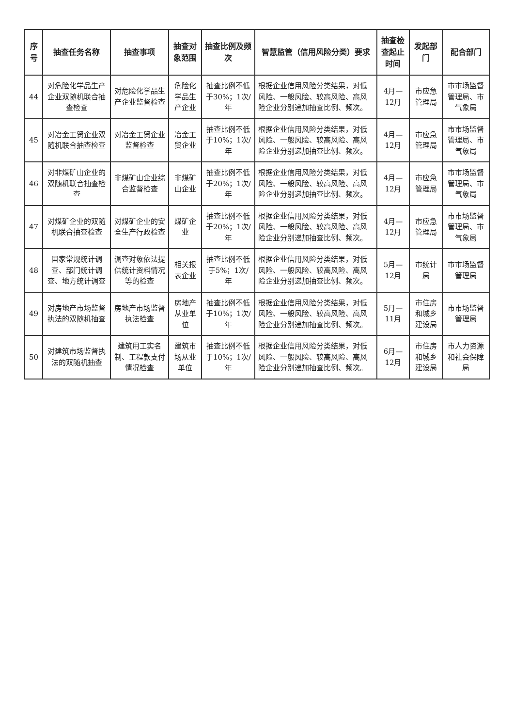| 序号 | 抽查任务名称 | 抽查事项 | 抽查对象范围 | 抽查比例及频次 | 智慧监管（信用风险分类）要求 | 抽查检查起止时间 | 发起部门 | 配合部门 |
| --- | --- | --- | --- | --- | --- | --- | --- | --- |
| 44 | 对危险化学品生产企业双随机联合抽查检查 | 对危险化学品生产企业监督检查 | 危险化学品生产企业 | 抽查比例不低于30%；1次/年 | 根据企业信用风险分类结果，对低风险、一般风险、较高风险、高风险企业分别递加抽查比例、频次。 | 4月—12月 | 市应急管理局 | 市市场监督管理局、市气象局 |
| 45 | 对冶金工贸企业双随机联合抽查检查 | 对冶金工贸企业监督检查 | 冶金工贸企业 | 抽查比例不低于10%；1次/年 | 根据企业信用风险分类结果，对低风险、一般风险、较高风险、高风险企业分别递加抽查比例、频次。 | 4月—12月 | 市应急管理局 | 市市场监督管理局、市气象局 |
| 46 | 对非煤矿山企业的双随机联合抽查检查 | 非煤矿山企业综合监督检查 | 非煤矿山企业 | 抽查比例不低于20%；1次/年 | 根据企业信用风险分类结果，对低风险、一般风险、较高风险、高风险企业分别递加抽查比例、频次。 | 4月—12月 | 市应急管理局 | 市市场监督管理局、市气象局 |
| 47 | 对煤矿企业的双随机联合抽查检查 | 对煤矿企业的安全生产行政检查 | 煤矿企业 | 抽查比例不低于20%；1次/年 | 根据企业信用风险分类结果，对低风险、一般风险、较高风险、高风险企业分别递加抽查比例、频次。 | 4月—12月 | 市应急管理局 | 市市场监督管理局、市气象局 |
| 48 | 国家常规统计调查、部门统计调查、地方统计调查 | 调查对象依法提供统计资料情况等的检查 | 相关报表企业 | 抽查比例不低于5%；1次/年 | 根据企业信用风险分类结果，对低风险、一般风险、较高风险、高风险企业分别递加抽查比例、频次。 | 5月—12月 | 市统计局 | 市市场监督管理局 |
| 49 | 对房地产市场监督执法的双随机抽查 | 房地产市场监督执法检查 | 房地产从业单位 | 抽查比例不低于10%；1次/年 | 根据企业信用风险分类结果，对低风险、一般风险、较高风险、高风险企业分别递加抽查比例、频次。 | 5月—11月 | 市住房和城乡建设局 | 市市场监督管理局 |
| 50 | 对建筑市场监督执法的双随机抽查 | 建筑用工实名制、工程款支付情况检查 | 建筑市场从业单位 | 抽查比例不低于10%；1次/年 | 根据企业信用风险分类结果，对低风险、一般风险、较高风险、高风险企业分别递加抽查比例、频次。 | 6月—12月 | 市住房和城乡建设局 | 市人力资源和社会保障局 |